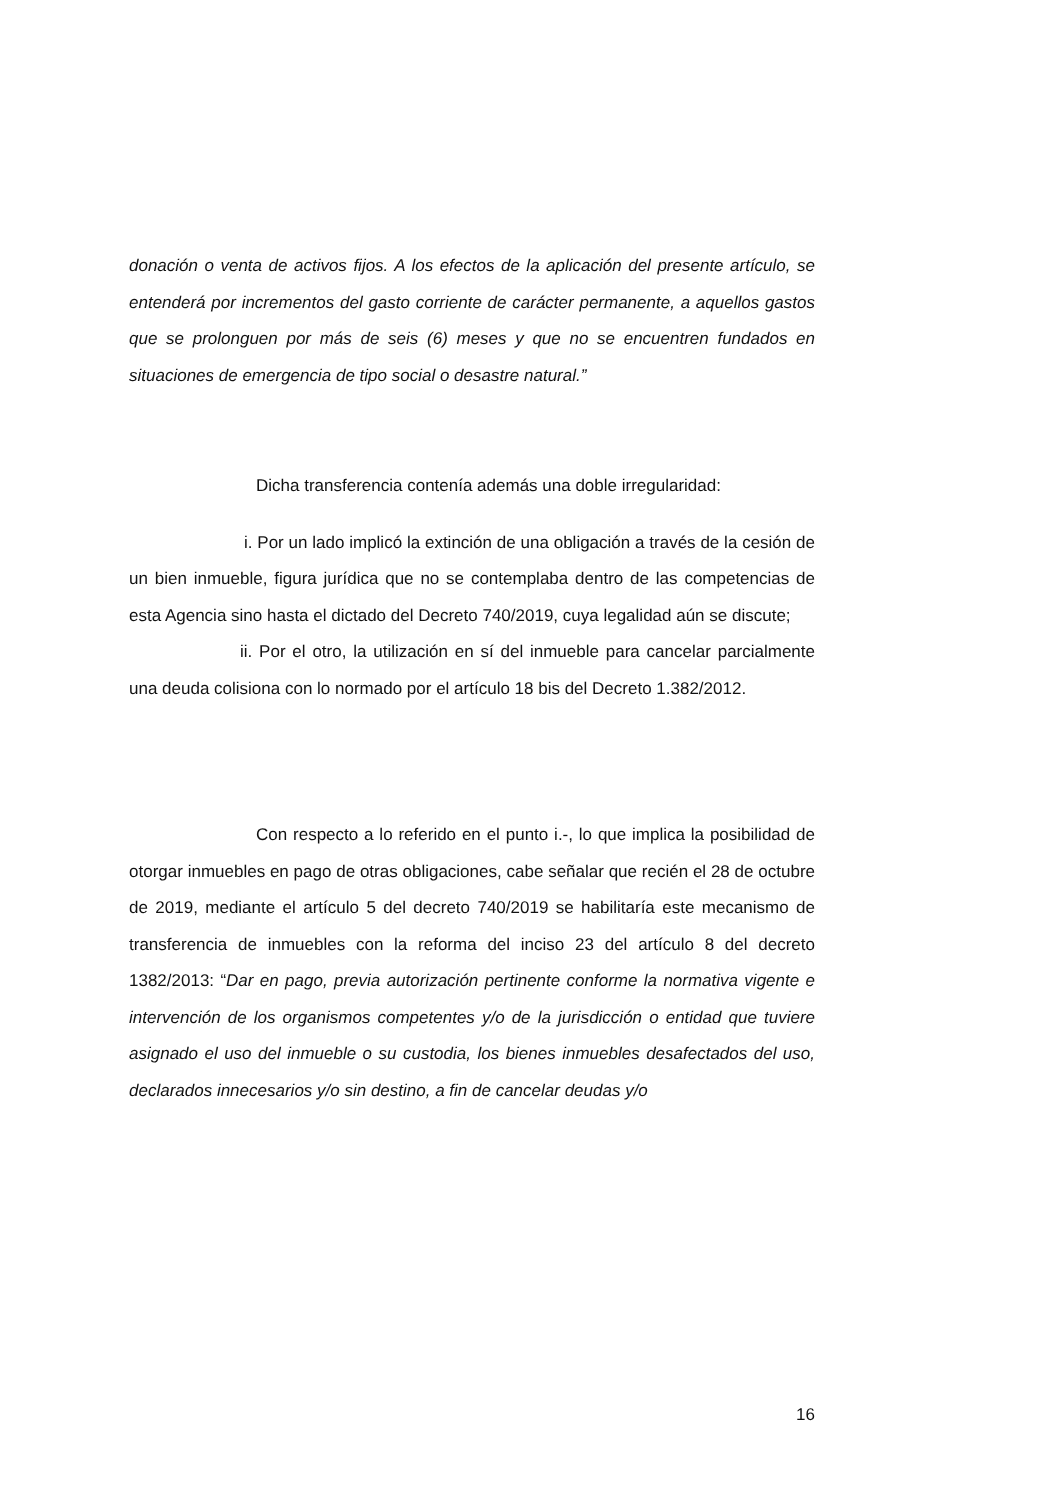donación o venta de activos fijos. A los efectos de la aplicación del presente artículo, se entenderá por incrementos del gasto corriente de carácter permanente, a aquellos gastos que se prolonguen por más de seis (6) meses y que no se encuentren fundados en situaciones de emergencia de tipo social o desastre natural.”
Dicha transferencia contenía además una doble irregularidad:
i. Por un lado implicó la extinción de una obligación a través de la cesión de un bien inmueble, figura jurídica que no se contemplaba dentro de las competencias de esta Agencia sino hasta el dictado del Decreto 740/2019, cuya legalidad aún se discute;
ii. Por el otro, la utilización en sí del inmueble para cancelar parcialmente una deuda colisiona con lo normado por el artículo 18 bis del Decreto 1.382/2012.
Con respecto a lo referido en el punto i.-, lo que implica la posibilidad de otorgar inmuebles en pago de otras obligaciones, cabe señalar que recién el 28 de octubre de 2019, mediante el artículo 5 del decreto 740/2019 se habilitaría este mecanismo de transferencia de inmuebles con la reforma del inciso 23 del artículo 8 del decreto 1382/2013: “Dar en pago, previa autorización pertinente conforme la normativa vigente e intervención de los organismos competentes y/o de la jurisdicción o entidad que tuviere asignado el uso del inmueble o su custodia, los bienes inmuebles desafectados del uso, declarados innecesarios y/o sin destino, a fin de cancelar deudas y/o
16